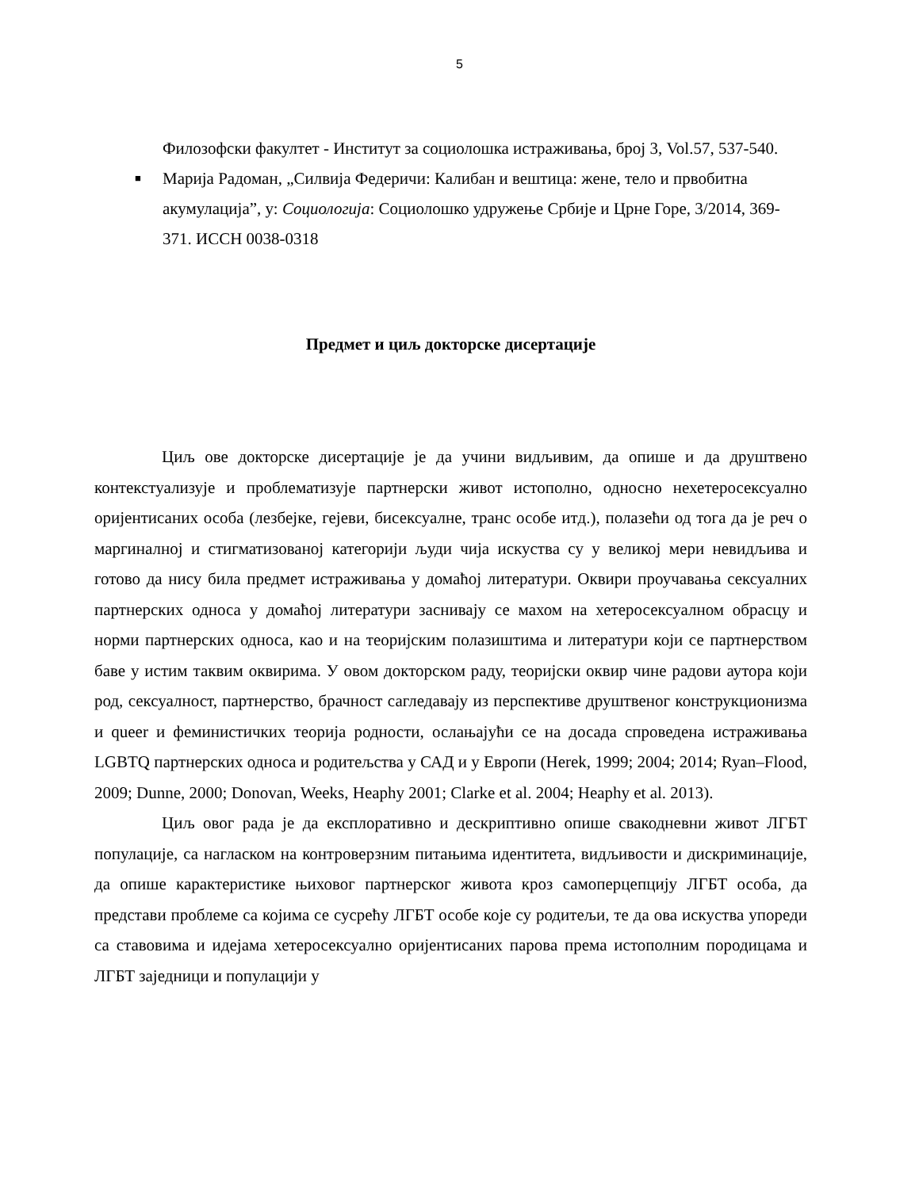5
Филозофски факултет - Институт за социолошка истраживања, број 3, Vol.57, 537-540.
■ Марија Радоман, „Силвија Федеричи: Калибан и вештица: жене, тело и првобитна акумулација”, у: Социологија: Социолошко удружење Србије и Црне Горе, 3/2014, 369-371. ИССН 0038-0318
Предмет и циљ докторске дисертације
Циљ ове докторске дисертације је да учини видљивим, да опише и да друштвено контекстуализује и проблематизује партнерски живот истополно, односно нехетеросексуално оријентисаних особа (лезбејке, гејеви, бисексуалне, транс особе итд.), полазећи од тога да је реч о маргиналној и стигматизованој категорији људи чија искуства су у великој мери невидљива и готово да нису била предмет истраживања у домаћој литератури. Оквири проучавања сексуалних партнерских односа у домаћој литератури заснивају се махом на хетеросексуалном обрасцу и норми партнерских односа, као и на теоријским полазиштима и литератури који се партнерством баве у истим таквим оквирима. У овом докторском раду, теоријски оквир чине радови аутора који род, сексуалност, партнерство, брачност сагледавају из перспективе друштвеног конструкционизма и queer и феминистичких теорија родности, ослањајући се на досада спроведена истраживања LGBTQ партнерских односа и родитељства у САД и у Европи (Herek, 1999; 2004; 2014; Ryan–Flood, 2009; Dunne, 2000; Donovan, Weeks, Heaphy 2001; Clarke et al. 2004; Heaphy et al. 2013).
Циљ овог рада је да експлоративно и дескриптивно опише свакодневни живот ЛГБТ популације, са нагласком на контроверзним питањима идентитета, видљивости и дискриминације, да опише карактеристике њиховог партнерског живота кроз самоперцепцију ЛГБТ особа, да представи проблеме са којима се сусрећу ЛГБТ особе које су родитељи, те да ова искуства упореди са ставовима и идејама хетеросексуално оријентисаних парова према истополним породицама и ЛГБТ заједници и популацији у